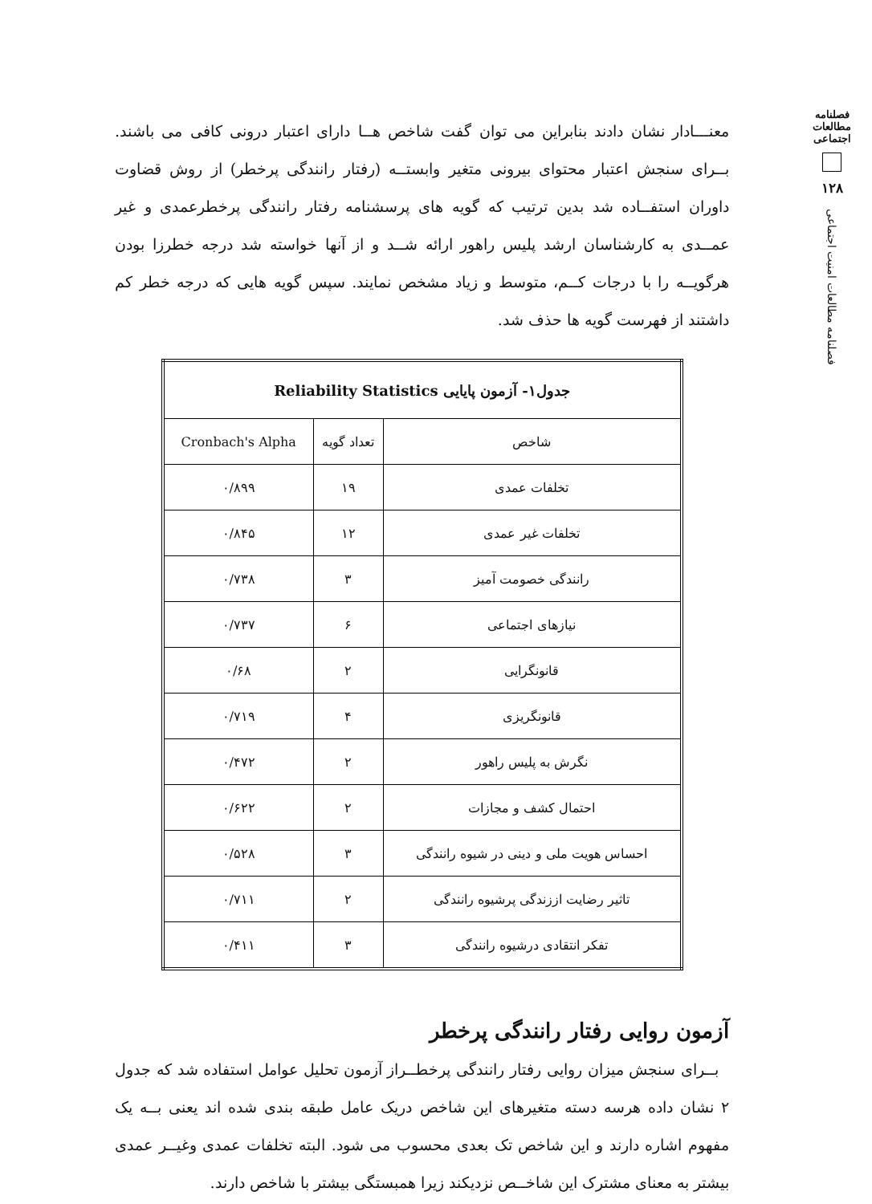فصلنامه مطالعات اجتماعی
۱۲۸
فصلنامه مطالعات امنیت اجتماعی
معنـــادار نشان دادند بنابراین می توان گفت شاخص هــا دارای اعتبار درونی کافی می باشند. بــرای سنجش اعتبار محتوای بیرونی متغیر وابستــه (رفتار رانندگی پرخطر) از روش قضاوت داوران استفــاده شد بدین ترتیب که گویه های پرسشنامه رفتار رانندگی پرخطرعمدی و غیر عمــدی به کارشناسان ارشد پلیس راهور ارائه شــد و از آنها خواسته شد درجه خطرزا بودن هرگویــه را با درجات کــم، متوسط و زیاد مشخص نمایند. سپس گویه هایی که درجه خطر کم داشتند از فهرست گویه ها حذف شد.
| جدول۱- آزمون پایایی Reliability Statistics | | |
| --- | --- | --- |
| شاخص | تعداد گویه | Cronbach's Alpha |
| تخلفات عمدی | ۱۹ | ۰/۸۹۹ |
| تخلفات غیر عمدی | ۱۲ | ۰/۸۴۵ |
| رانندگی خصومت آمیز | ۳ | ۰/۷۳۸ |
| نیازهای اجتماعی | ۶ | ۰/۷۳۷ |
| قانونگرایی | ۲ | ۰/۶۸ |
| قانونگریزی | ۴ | ۰/۷۱۹ |
| نگرش به پلیس راهور | ۲ | ۰/۴۷۲ |
| احتمال کشف و مجازات | ۲ | ۰/۶۲۲ |
| احساس هویت ملی و دینی در شیوه رانندگی | ۳ | ۰/۵۲۸ |
| تاثیر رضایت اززندگی پرشیوه رانندگی | ۲ | ۰/۷۱۱ |
| تفکر انتقادی درشیوه رانندگی | ۳ | ۰/۴۱۱ |
آزمون روایی رفتار رانندگی پرخطر
بــرای سنجش میزان روایی رفتار رانندگی پرخطــراز آزمون تحلیل عوامل استفاده شد که جدول ۲ نشان داده هرسه دسته متغیرهای این شاخص دریک عامل طبقه بندی شده اند یعنی بــه یک مفهوم اشاره دارند و این شاخص تک بعدی محسوب می شود. البته تخلفات عمدی وغیــر عمدی بیشتر به معنای مشترک این شاخــص نزدیکند زیرا همبستگی بیشتر با شاخص دارند.